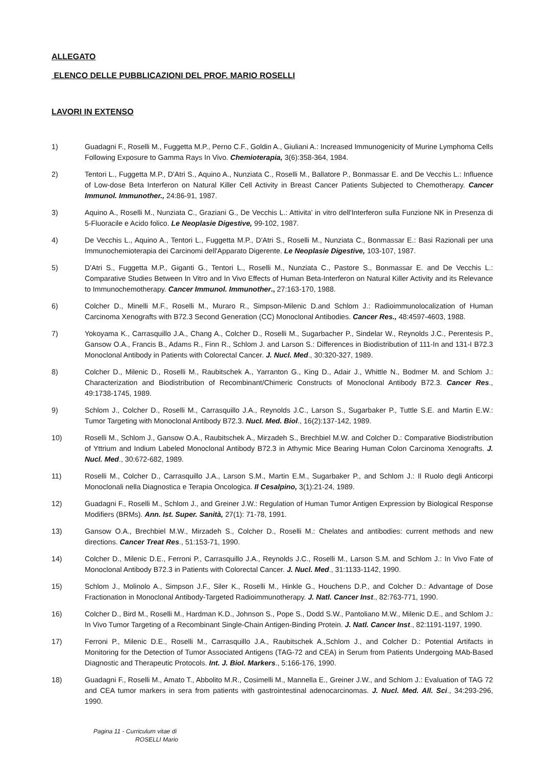ALLEGATO
ELENCO DELLE PUBBLICAZIONI DEL PROF. MARIO ROSELLI
LAVORI IN EXTENSO
1) Guadagni F., Roselli M., Fuggetta M.P., Perno C.F., Goldin A., Giuliani A.: Increased Immunogenicity of Murine Lymphoma Cells Following Exposure to Gamma Rays In Vivo. Chemioterapia, 3(6):358-364, 1984.
2) Tentori L., Fuggetta M.P., D'Atri S., Aquino A., Nunziata C., Roselli M., Ballatore P., Bonmassar E. and De Vecchis L.: Influence of Low-dose Beta Interferon on Natural Killer Cell Activity in Breast Cancer Patients Subjected to Chemotherapy. Cancer Immunol. Immunother., 24:86-91, 1987.
3) Aquino A., Roselli M., Nunziata C., Graziani G., De Vecchis L.: Attivita' in vitro dell'Interferon sulla Funzione NK in Presenza di 5-Fluoracile e Acido folico. Le Neoplasie Digestive, 99-102, 1987.
4) De Vecchis L., Aquino A., Tentori L., Fuggetta M.P., D'Atri S., Roselli M., Nunziata C., Bonmassar E.: Basi Razionali per una Immunochemioterapia dei Carcinomi dell'Apparato Digerente. Le Neoplasie Digestive, 103-107, 1987.
5) D'Atri S., Fuggetta M.P., Giganti G., Tentori L., Roselli M., Nunziata C., Pastore S., Bonmassar E. and De Vecchis L.: Comparative Studies Between In Vitro and In Vivo Effects of Human Beta-Interferon on Natural Killer Activity and its Relevance to Immunochemotherapy. Cancer Immunol. Immunother., 27:163-170, 1988.
6) Colcher D., Minelli M.F., Roselli M., Muraro R., Simpson-Milenic D.and Schlom J.: Radioimmunolocalization of Human Carcinoma Xenografts with B72.3 Second Generation (CC) Monoclonal Antibodies. Cancer Res., 48:4597-4603, 1988.
7) Yokoyama K., Carrasquillo J.A., Chang A., Colcher D., Roselli M., Sugarbacher P., Sindelar W., Reynolds J.C., Perentesis P., Gansow O.A., Francis B., Adams R., Finn R., Schlom J. and Larson S.: Differences in Biodistribution of 111-In and 131-I B72.3 Monoclonal Antibody in Patients with Colorectal Cancer. J. Nucl. Med., 30:320-327, 1989.
8) Colcher D., Milenic D., Roselli M., Raubitschek A., Yarranton G., King D., Adair J., Whittle N., Bodmer M. and Schlom J.: Characterization and Biodistribution of Recombinant/Chimeric Constructs of Monoclonal Antibody B72.3. Cancer Res., 49:1738-1745, 1989.
9) Schlom J., Colcher D., Roselli M., Carrasquillo J.A., Reynolds J.C., Larson S., Sugarbaker P., Tuttle S.E. and Martin E.W.: Tumor Targeting with Monoclonal Antibody B72.3. Nucl. Med. Biol., 16(2):137-142, 1989.
10) Roselli M., Schlom J., Gansow O.A., Raubitschek A., Mirzadeh S., Brechbiel M.W. and Colcher D.: Comparative Biodistribution of Yttrium and Indium Labeled Monoclonal Antibody B72.3 in Athymic Mice Bearing Human Colon Carcinoma Xenografts. J. Nucl. Med., 30:672-682, 1989.
11) Roselli M., Colcher D., Carrasquillo J.A., Larson S.M., Martin E.M., Sugarbaker P., and Schlom J.: Il Ruolo degli Anticorpi Monoclonali nella Diagnostica e Terapia Oncologica. Il Cesalpino, 3(1):21-24, 1989.
12) Guadagni F., Roselli M., Schlom J., and Greiner J.W.: Regulation of Human Tumor Antigen Expression by Biological Response Modifiers (BRMs). Ann. Ist. Super. Sanità, 27(1): 71-78, 1991.
13) Gansow O.A., Brechbiel M.W., Mirzadeh S., Colcher D., Roselli M.: Chelates and antibodies: current methods and new directions. Cancer Treat Res., 51:153-71, 1990.
14) Colcher D., Milenic D.E., Ferroni P., Carrasquillo J.A., Reynolds J.C., Roselli M., Larson S.M. and Schlom J.: In Vivo Fate of Monoclonal Antibody B72.3 in Patients with Colorectal Cancer. J. Nucl. Med., 31:1133-1142, 1990.
15) Schlom J., Molinolo A., Simpson J.F., Siler K., Roselli M., Hinkle G., Houchens D.P., and Colcher D.: Advantage of Dose Fractionation in Monoclonal Antibody-Targeted Radioimmunotherapy. J. Natl. Cancer Inst., 82:763-771, 1990.
16) Colcher D., Bird M., Roselli M., Hardman K.D., Johnson S., Pope S., Dodd S.W., Pantoliano M.W., Milenic D.E., and Schlom J.: In Vivo Tumor Targeting of a Recombinant Single-Chain Antigen-Binding Protein. J. Natl. Cancer Inst., 82:1191-1197, 1990.
17) Ferroni P., Milenic D.E., Roselli M., Carrasquillo J.A., Raubitschek A.,Schlom J., and Colcher D.: Potential Artifacts in Monitoring for the Detection of Tumor Associated Antigens (TAG-72 and CEA) in Serum from Patients Undergoing MAb-Based Diagnostic and Therapeutic Protocols. Int. J. Biol. Markers., 5:166-176, 1990.
18) Guadagni F., Roselli M., Amato T., Abbolito M.R., Cosimelli M., Mannella E., Greiner J.W., and Schlom J.: Evaluation of TAG 72 and CEA tumor markers in sera from patients with gastrointestinal adenocarcinomas. J. Nucl. Med. All. Sci., 34:293-296, 1990.
Pagina 11 - Curriculum vitae di
ROSELLI Mario